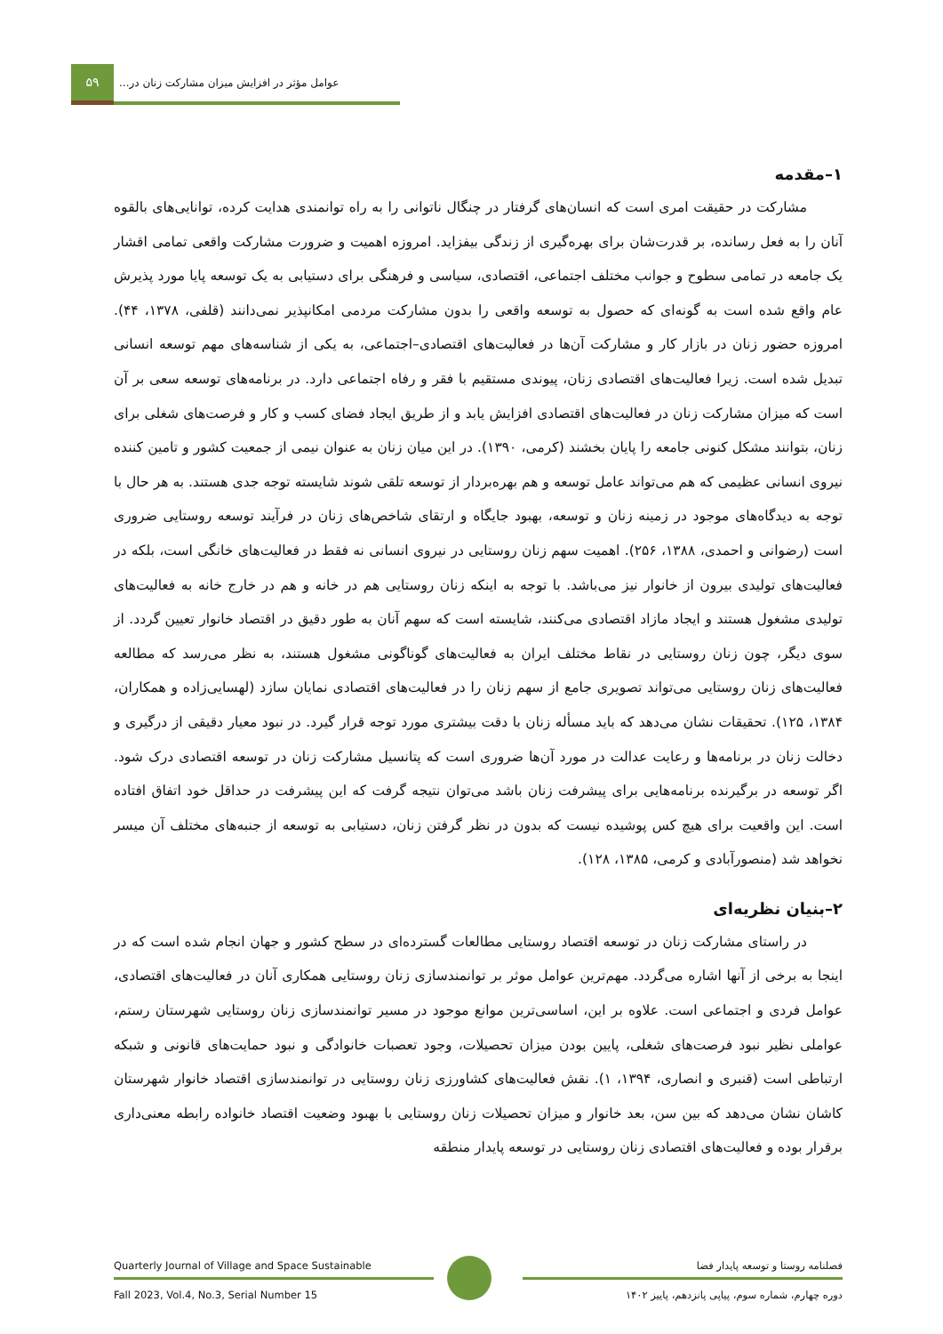۵۹
عوامل مؤثر در افزایش میزان مشارکت زنان در...
۱–مقدمه
مشارکت در حقیقت امری است که انسان‌های گرفتار در چنگال ناتوانی را به راه توانمندی هدایت کرده، توانایی‌های بالقوه آنان را به فعل رسانده، بر قدرت‌شان برای بهره‌گیری از زندگی بیفزاید. امروزه اهمیت و ضرورت مشارکت واقعی تمامی اقشار یک جامعه در تمامی سطوح و جوانب مختلف اجتماعی، اقتصادی، سیاسی و فرهنگی برای دستیابی به یک توسعه پایا مورد پذیرش عام واقع شده است به گونه‌ای که حصول به توسعه واقعی را بدون مشارکت مردمی امکانپذیر نمی‌دانند (قلفی، ۱۳۷۸، ۴۴). امروزه حضور زنان در بازار کار و مشارکت آن‌ها در فعالیت‌های اقتصادی–اجتماعی، به یکی از شناسه‌های مهم توسعه انسانی تبدیل شده است. زیرا فعالیت‌های اقتصادی زنان، پیوندی مستقیم با فقر و رفاه اجتماعی دارد. در برنامه‌های توسعه سعی بر آن است که میزان مشارکت زنان در فعالیت‌های اقتصادی افزایش یابد و از طریق ایجاد فضای کسب و کار و فرصت‌های شغلی برای زنان، بتوانند مشکل کنونی جامعه را پایان بخشند (کرمی، ۱۳۹۰). در این میان زنان به عنوان نیمی از جمعیت کشور و تامین کننده نیروی انسانی عظیمی که هم می‌تواند عامل توسعه و هم بهره‌بردار از توسعه تلقی شوند شایسته توجه جدی هستند. به هر حال با توجه به دیدگاه‌های موجود در زمینه زنان و توسعه، بهبود جایگاه و ارتقای شاخص‌های زنان در فرآیند توسعه روستایی ضروری است (رضوانی و احمدی، ۱۳۸۸، ۲۵۶). اهمیت سهم زنان روستایی در نیروی انسانی نه فقط در فعالیت‌های خانگی است، بلکه در فعالیت‌های تولیدی بیرون از خانوار نیز می‌باشد. با توجه به اینکه زنان روستایی هم در خانه و هم در خارج خانه به فعالیت‌های تولیدی مشغول هستند و ایجاد مازاد اقتصادی می‌کنند، شایسته است که سهم آنان به طور دقیق در اقتصاد خانوار تعیین گردد. از سوی دیگر، چون زنان روستایی در نقاط مختلف ایران به فعالیت‌های گوناگونی مشغول هستند، به نظر می‌رسد که مطالعه فعالیت‌های زنان روستایی می‌تواند تصویری جامع از سهم زنان را در فعالیت‌های اقتصادی نمایان سازد (لهسایی‌زاده و همکاران، ۱۳۸۴، ۱۲۵). تحقیقات نشان می‌دهد که باید مسأله زنان با دقت بیشتری مورد توجه قرار گیرد. در نبود معیار دقیقی از درگیری و دخالت زنان در برنامه‌ها و رعایت عدالت در مورد آن‌ها ضروری است که پتانسیل مشارکت زنان در توسعه اقتصادی درک شود. اگر توسعه در برگیرنده برنامه‌هایی برای پیشرفت زنان باشد می‌توان نتیجه گرفت که این پیشرفت در حداقل خود اتفاق افتاده است. این واقعیت برای هیچ کس پوشیده نیست که بدون در نظر گرفتن زنان، دستیابی به توسعه از جنبه‌های مختلف آن میسر نخواهد شد (منصورآبادی و کرمی، ۱۳۸۵، ۱۲۸).
۲–بنیان نظریه‌ای
در راستای مشارکت زنان در توسعه اقتصاد روستایی مطالعات گسترده‌ای در سطح کشور و جهان انجام شده است که در اینجا به برخی از آنها اشاره می‌گردد. مهم‌ترین عوامل موثر بر توانمندسازی زنان روستایی همکاری آنان در فعالیت‌های اقتصادی، عوامل فردی و اجتماعی است. علاوه بر این، اساسی‌ترین موانع موجود در مسیر توانمندسازی زنان روستایی شهرستان رستم، عواملی نظیر نبود فرصت‌های شغلی، پایین بودن میزان تحصیلات، وجود تعصبات خانوادگی و نبود حمایت‌های قانونی و شبکه ارتباطی است (قنبری و انصاری، ۱۳۹۴، ۱). نقش فعالیت‌های کشاورزی زنان روستایی در توانمندسازی اقتصاد خانوار شهرستان کاشان نشان می‌دهد که بین سن، بعد خانوار و میزان تحصیلات زنان روستایی با بهبود وضعیت اقتصاد خانواده رابطه معنی‌داری برقرار بوده و فعالیت‌های اقتصادی زنان روستایی در توسعه پایدار منطقه
Quarterly Journal of Village and Space Sustainable
Fall 2023, Vol.4, No.3, Serial Number 15
فصلنامه روستا و توسعه پایدار فضا
دوره چهارم، شماره سوم، پیاپی پانزدهم، پاییز ۱۴۰۲